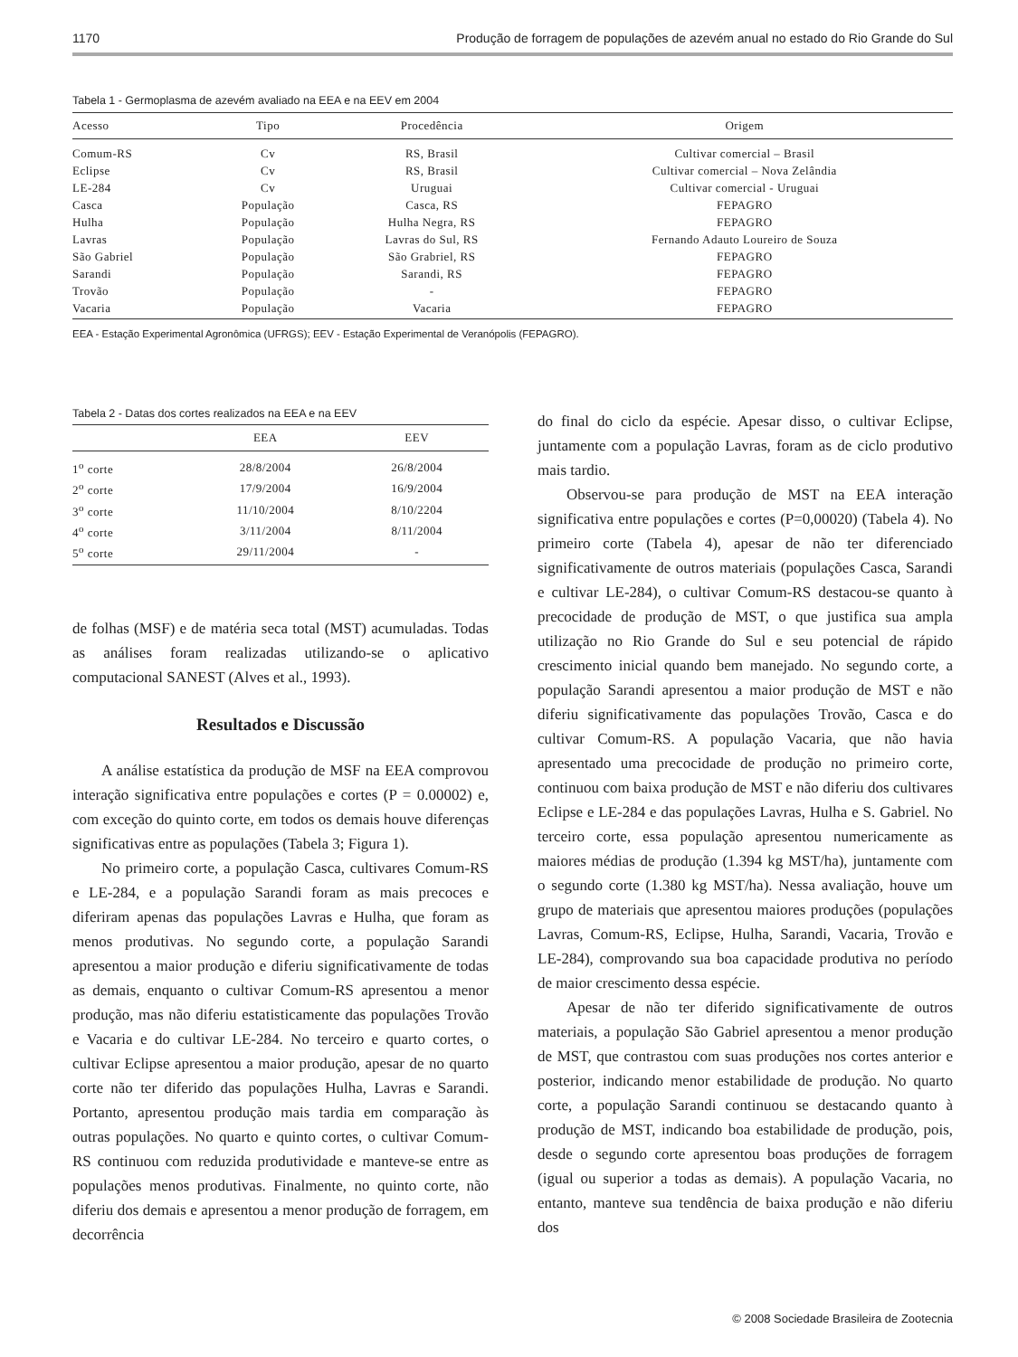1170 Produção de forragem de populações de azevém anual no estado do Rio Grande do Sul
Tabela 1 - Germoplasma de azevém avaliado na EEA e na EEV em 2004
| Acesso | Tipo | Procedência | Origem |
| --- | --- | --- | --- |
| Comum-RS | Cv | RS, Brasil | Cultivar comercial – Brasil |
| Eclipse | Cv | RS, Brasil | Cultivar comercial – Nova Zelândia |
| LE-284 | Cv | Uruguai | Cultivar comercial - Uruguai |
| Casca | População | Casca, RS | FEPAGRO |
| Hulha | População | Hulha Negra, RS | FEPAGRO |
| Lavras | População | Lavras do Sul, RS | Fernando Adauto Loureiro de Souza |
| São Gabriel | População | São Grabriel, RS | FEPAGRO |
| Sarandi | População | Sarandi, RS | FEPAGRO |
| Trovão | População | - | FEPAGRO |
| Vacaria | População | Vacaria | FEPAGRO |
EEA - Estação Experimental Agronômica (UFRGS); EEV - Estação Experimental de Veranópolis (FEPAGRO).
Tabela 2 - Datas dos cortes realizados na EEA e na EEV
| | EEA | EEV |
| --- | --- | --- |
| 1<sup>o</sup> corte | 28/8/2004 | 26/8/2004 |
| 2<sup>o</sup> corte | 17/9/2004 | 16/9/2004 |
| 3<sup>o</sup> corte | 11/10/2004 | 8/10/2204 |
| 4<sup>o</sup> corte | 3/11/2004 | 8/11/2004 |
| 5<sup>o</sup> corte | 29/11/2004 | - |
de folhas (MSF) e de matéria seca total (MST) acumuladas. Todas as análises foram realizadas utilizando-se o aplicativo computacional SANEST (Alves et al., 1993).
Resultados e Discussão
A análise estatística da produção de MSF na EEA comprovou interação significativa entre populações e cortes (P = 0.00002) e, com exceção do quinto corte, em todos os demais houve diferenças significativas entre as populações (Tabela 3; Figura 1).
No primeiro corte, a população Casca, cultivares Comum-RS e LE-284, e a população Sarandi foram as mais precoces e diferiram apenas das populações Lavras e Hulha, que foram as menos produtivas. No segundo corte, a população Sarandi apresentou a maior produção e diferiu significativamente de todas as demais, enquanto o cultivar Comum-RS apresentou a menor produção, mas não diferiu estatisticamente das populações Trovão e Vacaria e do cultivar LE-284. No terceiro e quarto cortes, o cultivar Eclipse apresentou a maior produção, apesar de no quarto corte não ter diferido das populações Hulha, Lavras e Sarandi. Portanto, apresentou produção mais tardia em comparação às outras populações. No quarto e quinto cortes, o cultivar Comum-RS continuou com reduzida produtividade e manteve-se entre as populações menos produtivas. Finalmente, no quinto corte, não diferiu dos demais e apresentou a menor produção de forragem, em decorrência
do final do ciclo da espécie. Apesar disso, o cultivar Eclipse, juntamente com a população Lavras, foram as de ciclo produtivo mais tardio.
Observou-se para produção de MST na EEA interação significativa entre populações e cortes (P=0,00020) (Tabela 4). No primeiro corte (Tabela 4), apesar de não ter diferenciado significativamente de outros materiais (populações Casca, Sarandi e cultivar LE-284), o cultivar Comum-RS destacou-se quanto à precocidade de produção de MST, o que justifica sua ampla utilização no Rio Grande do Sul e seu potencial de rápido crescimento inicial quando bem manejado. No segundo corte, a população Sarandi apresentou a maior produção de MST e não diferiu significativamente das populações Trovão, Casca e do cultivar Comum-RS. A população Vacaria, que não havia apresentado uma precocidade de produção no primeiro corte, continuou com baixa produção de MST e não diferiu dos cultivares Eclipse e LE-284 e das populações Lavras, Hulha e S. Gabriel. No terceiro corte, essa população apresentou numericamente as maiores médias de produção (1.394 kg MST/ha), juntamente com o segundo corte (1.380 kg MST/ha). Nessa avaliação, houve um grupo de materiais que apresentou maiores produções (populações Lavras, Comum-RS, Eclipse, Hulha, Sarandi, Vacaria, Trovão e LE-284), comprovando sua boa capacidade produtiva no período de maior crescimento dessa espécie.
Apesar de não ter diferido significativamente de outros materiais, a população São Gabriel apresentou a menor produção de MST, que contrastou com suas produções nos cortes anterior e posterior, indicando menor estabilidade de produção. No quarto corte, a população Sarandi continuou se destacando quanto à produção de MST, indicando boa estabilidade de produção, pois, desde o segundo corte apresentou boas produções de forragem (igual ou superior a todas as demais). A população Vacaria, no entanto, manteve sua tendência de baixa produção e não diferiu dos
© 2008 Sociedade Brasileira de Zootecnia